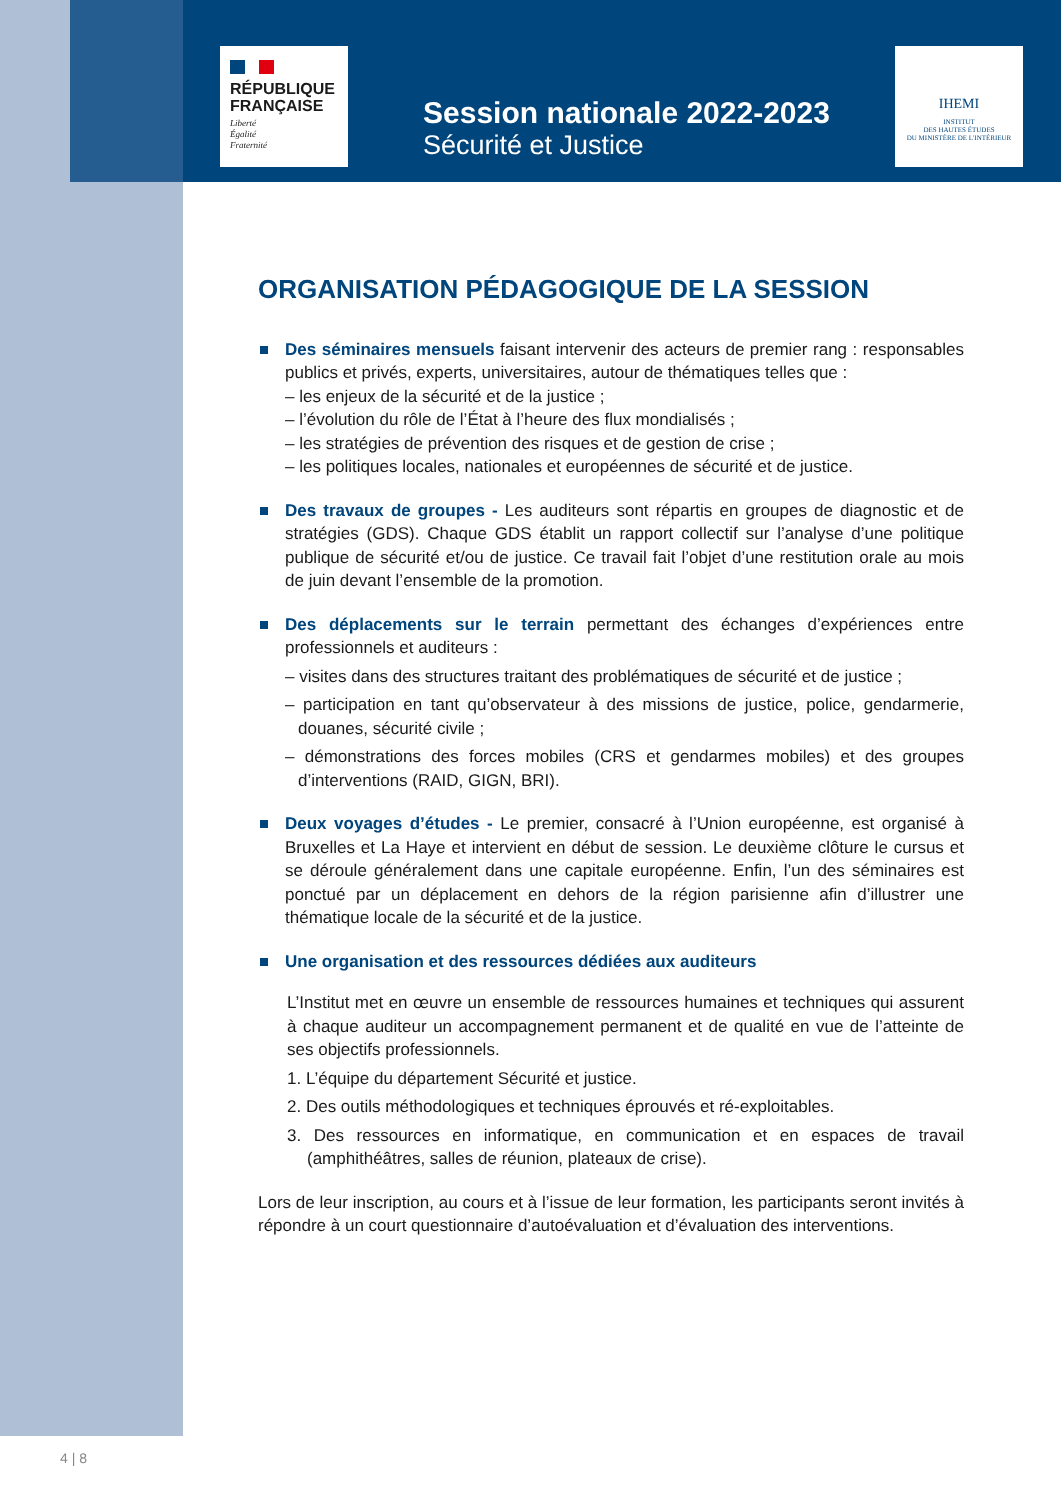RÉPUBLIQUE
FRANÇAISE
Liberté
Égalité
Fraternité
IHEMI
INSTITUT
DES HAUTES ÉTUDES
DU MINISTÈRE DE L'INTÉRIEUR
Session nationale 2022-2023
Sécurité et Justice
ORGANISATION PÉDAGOGIQUE DE LA SESSION
Des séminaires mensuels faisant intervenir des acteurs de premier rang : responsables publics et privés, experts, universitaires, autour de thématiques telles que :
– les enjeux de la sécurité et de la justice ;
– l’évolution du rôle de l’État à l’heure des flux mondialisés ;
– les stratégies de prévention des risques et de gestion de crise ;
– les politiques locales, nationales et européennes de sécurité et de justice.
Des travaux de groupes - Les auditeurs sont répartis en groupes de diagnostic et de stratégies (GDS). Chaque GDS établit un rapport collectif sur l’analyse d’une politique publique de sécurité et/ou de justice. Ce travail fait l’objet d’une restitution orale au mois de juin devant l’ensemble de la promotion.
Des déplacements sur le terrain permettant des échanges d’expériences entre professionnels et auditeurs :
– visites dans des structures traitant des problématiques de sécurité et de justice ;
– participation en tant qu’observateur à des missions de justice, police, gendarmerie, douanes, sécurité civile ;
– démonstrations des forces mobiles (CRS et gendarmes mobiles) et des groupes d’interventions (RAID, GIGN, BRI).
Deux voyages d’études - Le premier, consacré à l’Union européenne, est organisé à Bruxelles et La Haye et intervient en début de session. Le deuxième clôture le cursus et se déroule généralement dans une capitale européenne. Enfin, l’un des séminaires est ponctué par un déplacement en dehors de la région parisienne afin d’illustrer une thématique locale de la sécurité et de la justice.
Une organisation et des ressources dédiées aux auditeurs
L’Institut met en œuvre un ensemble de ressources humaines et techniques qui assurent à chaque auditeur un accompagnement permanent et de qualité en vue de l’atteinte de ses objectifs professionnels.
1. L’équipe du département Sécurité et justice.
2. Des outils méthodologiques et techniques éprouvés et ré-exploitables.
3. Des ressources en informatique, en communication et en espaces de travail (amphithéâtres, salles de réunion, plateaux de crise).
Lors de leur inscription, au cours et à l’issue de leur formation, les participants seront invités à répondre à un court questionnaire d’autoévaluation et d’évaluation des interventions.
4 | 8